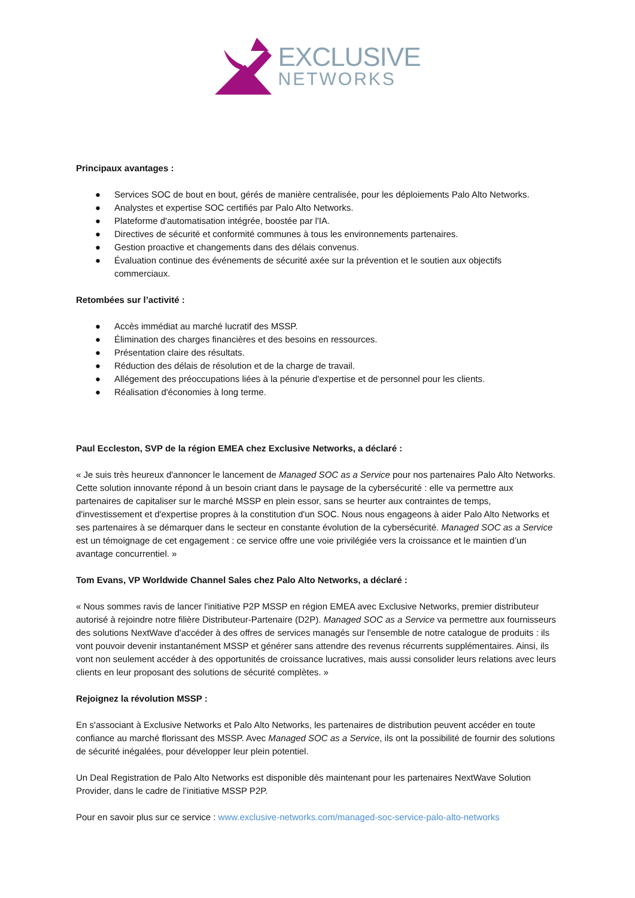EXCLUSIVE
NETWORKS
Principaux avantages :
● Services SOC de bout en bout, gérés de manière centralisée, pour les déploiements Palo Alto Networks.
● Analystes et expertise SOC certifiés par Palo Alto Networks.
● Plateforme d'automatisation intégrée, boostée par l'IA.
● Directives de sécurité et conformité communes à tous les environnements partenaires.
● Gestion proactive et changements dans des délais convenus.
● Évaluation continue des événements de sécurité axée sur la prévention et le soutien aux objectifs commerciaux.
Retombées sur l’activité :
● Accès immédiat au marché lucratif des MSSP.
● Élimination des charges financières et des besoins en ressources.
● Présentation claire des résultats.
● Réduction des délais de résolution et de la charge de travail.
● Allégement des préoccupations liées à la pénurie d'expertise et de personnel pour les clients.
● Réalisation d'économies à long terme.
Paul Eccleston, SVP de la région EMEA chez Exclusive Networks, a déclaré :
« Je suis très heureux d'annoncer le lancement de Managed SOC as a Service pour nos partenaires Palo Alto Networks. Cette solution innovante répond à un besoin criant dans le paysage de la cybersécurité : elle va permettre aux partenaires de capitaliser sur le marché MSSP en plein essor, sans se heurter aux contraintes de temps, d'investissement et d'expertise propres à la constitution d'un SOC. Nous nous engageons à aider Palo Alto Networks et ses partenaires à se démarquer dans le secteur en constante évolution de la cybersécurité. Managed SOC as a Service est un témoignage de cet engagement : ce service offre une voie privilégiée vers la croissance et le maintien d’un avantage concurrentiel. »
Tom Evans, VP Worldwide Channel Sales chez Palo Alto Networks, a déclaré :
« Nous sommes ravis de lancer l'initiative P2P MSSP en région EMEA avec Exclusive Networks, premier distributeur autorisé à rejoindre notre filière Distributeur-Partenaire (D2P). Managed SOC as a Service va permettre aux fournisseurs des solutions NextWave d'accéder à des offres de services managés sur l'ensemble de notre catalogue de produits : ils vont pouvoir devenir instantanément MSSP et générer sans attendre des revenus récurrents supplémentaires. Ainsi, ils vont non seulement accéder à des opportunités de croissance lucratives, mais aussi consolider leurs relations avec leurs clients en leur proposant des solutions de sécurité complètes. »
Rejoignez la révolution MSSP :
En s'associant à Exclusive Networks et Palo Alto Networks, les partenaires de distribution peuvent accéder en toute confiance au marché florissant des MSSP. Avec Managed SOC as a Service, ils ont la possibilité de fournir des solutions de sécurité inégalées, pour développer leur plein potentiel.
Un Deal Registration de Palo Alto Networks est disponible dès maintenant pour les partenaires NextWave Solution Provider, dans le cadre de l’initiative MSSP P2P.
Pour en savoir plus sur ce service : www.exclusive-networks.com/managed-soc-service-palo-alto-networks